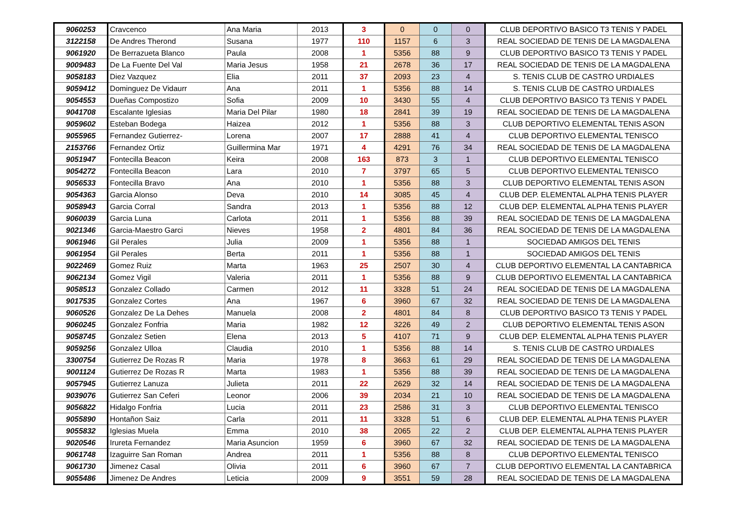| 9060253 | Cravcenco | Ana Maria | 2013 | 3 | 0 | 0 | 0 | CLUB DEPORTIVO BASICO T3 TENIS Y PADEL |
| 3122158 | De Andres Therond | Susana | 1977 | 110 | 1157 | 6 | 3 | REAL SOCIEDAD DE TENIS DE LA MAGDALENA |
| 9061920 | De Berrazueta Blanco | Paula | 2008 | 1 | 5356 | 88 | 9 | CLUB DEPORTIVO BASICO T3 TENIS Y PADEL |
| 9009483 | De La Fuente Del Val | Maria Jesus | 1958 | 21 | 2678 | 36 | 17 | REAL SOCIEDAD DE TENIS DE LA MAGDALENA |
| 9058183 | Diez Vazquez | Elia | 2011 | 37 | 2093 | 23 | 4 | S. TENIS CLUB DE CASTRO URDIALES |
| 9059412 | Dominguez De Vidaurr | Ana | 2011 | 1 | 5356 | 88 | 14 | S. TENIS CLUB DE CASTRO URDIALES |
| 9054553 | Dueñas Compostizo | Sofia | 2009 | 10 | 3430 | 55 | 4 | CLUB DEPORTIVO BASICO T3 TENIS Y PADEL |
| 9041708 | Escalante Iglesias | Maria Del Pilar | 1980 | 18 | 2841 | 39 | 19 | REAL SOCIEDAD DE TENIS DE LA MAGDALENA |
| 9059602 | Esteban Bodega | Haizea | 2012 | 1 | 5356 | 88 | 3 | CLUB DEPORTIVO ELEMENTAL TENIS ASON |
| 9055965 | Fernandez Gutierrez- | Lorena | 2007 | 17 | 2888 | 41 | 4 | CLUB DEPORTIVO ELEMENTAL TENISCO |
| 2153766 | Fernandez Ortiz | Guillermina Mar | 1971 | 4 | 4291 | 76 | 34 | REAL SOCIEDAD DE TENIS DE LA MAGDALENA |
| 9051947 | Fontecilla Beacon | Keira | 2008 | 163 | 873 | 3 | 1 | CLUB DEPORTIVO ELEMENTAL TENISCO |
| 9054272 | Fontecilla Beacon | Lara | 2010 | 7 | 3797 | 65 | 5 | CLUB DEPORTIVO ELEMENTAL TENISCO |
| 9056533 | Fontecilla Bravo | Ana | 2010 | 1 | 5356 | 88 | 3 | CLUB DEPORTIVO ELEMENTAL TENIS ASON |
| 9054363 | Garcia Alonso | Deva | 2010 | 14 | 3085 | 45 | 4 | CLUB DEP. ELEMENTAL ALPHA TENIS PLAYER |
| 9058943 | Garcia Corral | Sandra | 2013 | 1 | 5356 | 88 | 12 | CLUB DEP. ELEMENTAL ALPHA TENIS PLAYER |
| 9060039 | Garcia Luna | Carlota | 2011 | 1 | 5356 | 88 | 39 | REAL SOCIEDAD DE TENIS DE LA MAGDALENA |
| 9021346 | Garcia-Maestro Garci | Nieves | 1958 | 2 | 4801 | 84 | 36 | REAL SOCIEDAD DE TENIS DE LA MAGDALENA |
| 9061946 | Gil Perales | Julia | 2009 | 1 | 5356 | 88 | 1 | SOCIEDAD AMIGOS DEL TENIS |
| 9061954 | Gil Perales | Berta | 2011 | 1 | 5356 | 88 | 1 | SOCIEDAD AMIGOS DEL TENIS |
| 9022469 | Gomez Ruiz | Marta | 1963 | 25 | 2507 | 30 | 4 | CLUB DEPORTIVO ELEMENTAL LA CANTABRICA |
| 9062134 | Gomez Vigil | Valeria | 2011 | 1 | 5356 | 88 | 9 | CLUB DEPORTIVO ELEMENTAL LA CANTABRICA |
| 9058513 | Gonzalez Collado | Carmen | 2012 | 11 | 3328 | 51 | 24 | REAL SOCIEDAD DE TENIS DE LA MAGDALENA |
| 9017535 | Gonzalez Cortes | Ana | 1967 | 6 | 3960 | 67 | 32 | REAL SOCIEDAD DE TENIS DE LA MAGDALENA |
| 9060526 | Gonzalez De La Dehes | Manuela | 2008 | 2 | 4801 | 84 | 8 | CLUB DEPORTIVO BASICO T3 TENIS Y PADEL |
| 9060245 | Gonzalez Fonfria | Maria | 1982 | 12 | 3226 | 49 | 2 | CLUB DEPORTIVO ELEMENTAL TENIS ASON |
| 9058745 | Gonzalez Setien | Elena | 2013 | 5 | 4107 | 71 | 9 | CLUB DEP. ELEMENTAL ALPHA TENIS PLAYER |
| 9059256 | Gonzalez Ulloa | Claudia | 2010 | 1 | 5356 | 88 | 14 | S. TENIS CLUB DE CASTRO URDIALES |
| 3300754 | Gutierrez De Rozas R | Maria | 1978 | 8 | 3663 | 61 | 29 | REAL SOCIEDAD DE TENIS DE LA MAGDALENA |
| 9001124 | Gutierrez De Rozas R | Marta | 1983 | 1 | 5356 | 88 | 39 | REAL SOCIEDAD DE TENIS DE LA MAGDALENA |
| 9057945 | Gutierrez Lanuza | Julieta | 2011 | 22 | 2629 | 32 | 14 | REAL SOCIEDAD DE TENIS DE LA MAGDALENA |
| 9039076 | Gutierrez San Ceferi | Leonor | 2006 | 39 | 2034 | 21 | 10 | REAL SOCIEDAD DE TENIS DE LA MAGDALENA |
| 9056822 | Hidalgo Fonfria | Lucia | 2011 | 23 | 2586 | 31 | 3 | CLUB DEPORTIVO ELEMENTAL TENISCO |
| 9055890 | Hontañon Saiz | Carla | 2011 | 11 | 3328 | 51 | 6 | CLUB DEP. ELEMENTAL ALPHA TENIS PLAYER |
| 9055832 | Iglesias Muela | Emma | 2010 | 38 | 2065 | 22 | 2 | CLUB DEP. ELEMENTAL ALPHA TENIS PLAYER |
| 9020546 | Irureta Fernandez | Maria Asuncion | 1959 | 6 | 3960 | 67 | 32 | REAL SOCIEDAD DE TENIS DE LA MAGDALENA |
| 9061748 | Izaguirre San Roman | Andrea | 2011 | 1 | 5356 | 88 | 8 | CLUB DEPORTIVO ELEMENTAL TENISCO |
| 9061730 | Jimenez Casal | Olivia | 2011 | 6 | 3960 | 67 | 7 | CLUB DEPORTIVO ELEMENTAL LA CANTABRICA |
| 9055486 | Jimenez De Andres | Leticia | 2009 | 9 | 3551 | 59 | 28 | REAL SOCIEDAD DE TENIS DE LA MAGDALENA |